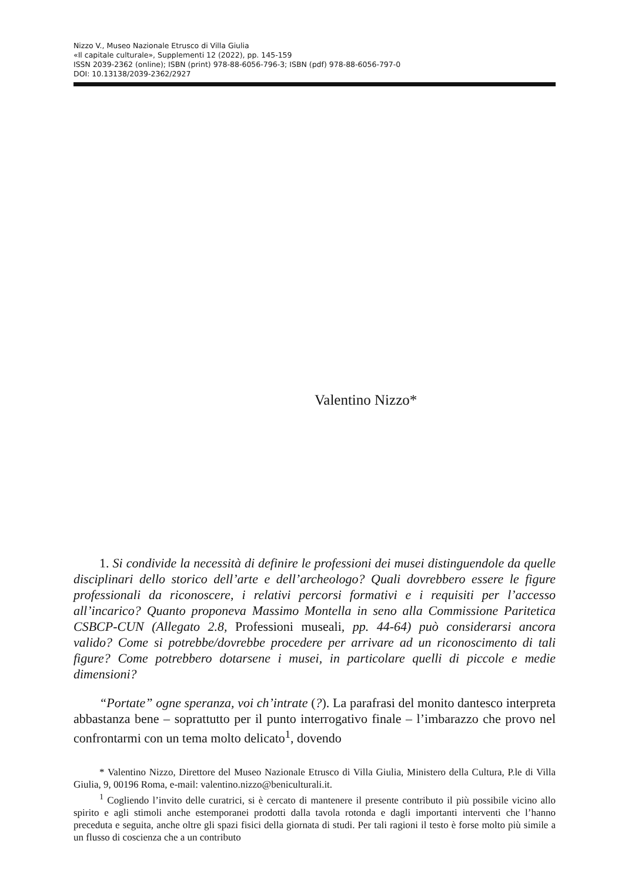Nizzo V., Museo Nazionale Etrusco di Villa Giulia
«Il capitale culturale», Supplementi 12 (2022), pp. 145-159
ISSN 2039-2362 (online); ISBN (print) 978-88-6056-796-3; ISBN (pdf) 978-88-6056-797-0
DOI: 10.13138/2039-2362/2927
Valentino Nizzo*
1. Si condivide la necessità di definire le professioni dei musei distinguendole da quelle disciplinari dello storico dell’arte e dell’archeologo? Quali dovrebbero essere le figure professionali da riconoscere, i relativi percorsi formativi e i requisiti per l’accesso all’incarico? Quanto proponeva Massimo Montella in seno alla Commissione Paritetica CSBCP-CUN (Allegato 2.8, Professioni museali, pp. 44-64) può considerarsi ancora valido? Come si potrebbe/dovrebbe procedere per arrivare ad un riconoscimento di tali figure? Come potrebbero dotarsene i musei, in particolare quelli di piccole e medie dimensioni?
“Portate” ogne speranza, voi ch’intrate (?). La parafrasi del monito dantesco interpreta abbastanza bene – soprattutto per il punto interrogativo finale – l’imbarazzo che provo nel confrontarmi con un tema molto delicato<sup>1</sup>, dovendo
* Valentino Nizzo, Direttore del Museo Nazionale Etrusco di Villa Giulia, Ministero della Cultura, P.le di Villa Giulia, 9, 00196 Roma, e-mail: valentino.nizzo@beniculturali.it.
<sup>1</sup> Cogliendo l’invito delle curatrici, si è cercato di mantenere il presente contributo il più possibile vicino allo spirito e agli stimoli anche estemporanei prodotti dalla tavola rotonda e dagli importanti interventi che l’hanno preceduta e seguita, anche oltre gli spazi fisici della giornata di studi. Per tali ragioni il testo è forse molto più simile a un flusso di coscienza che a un contributo